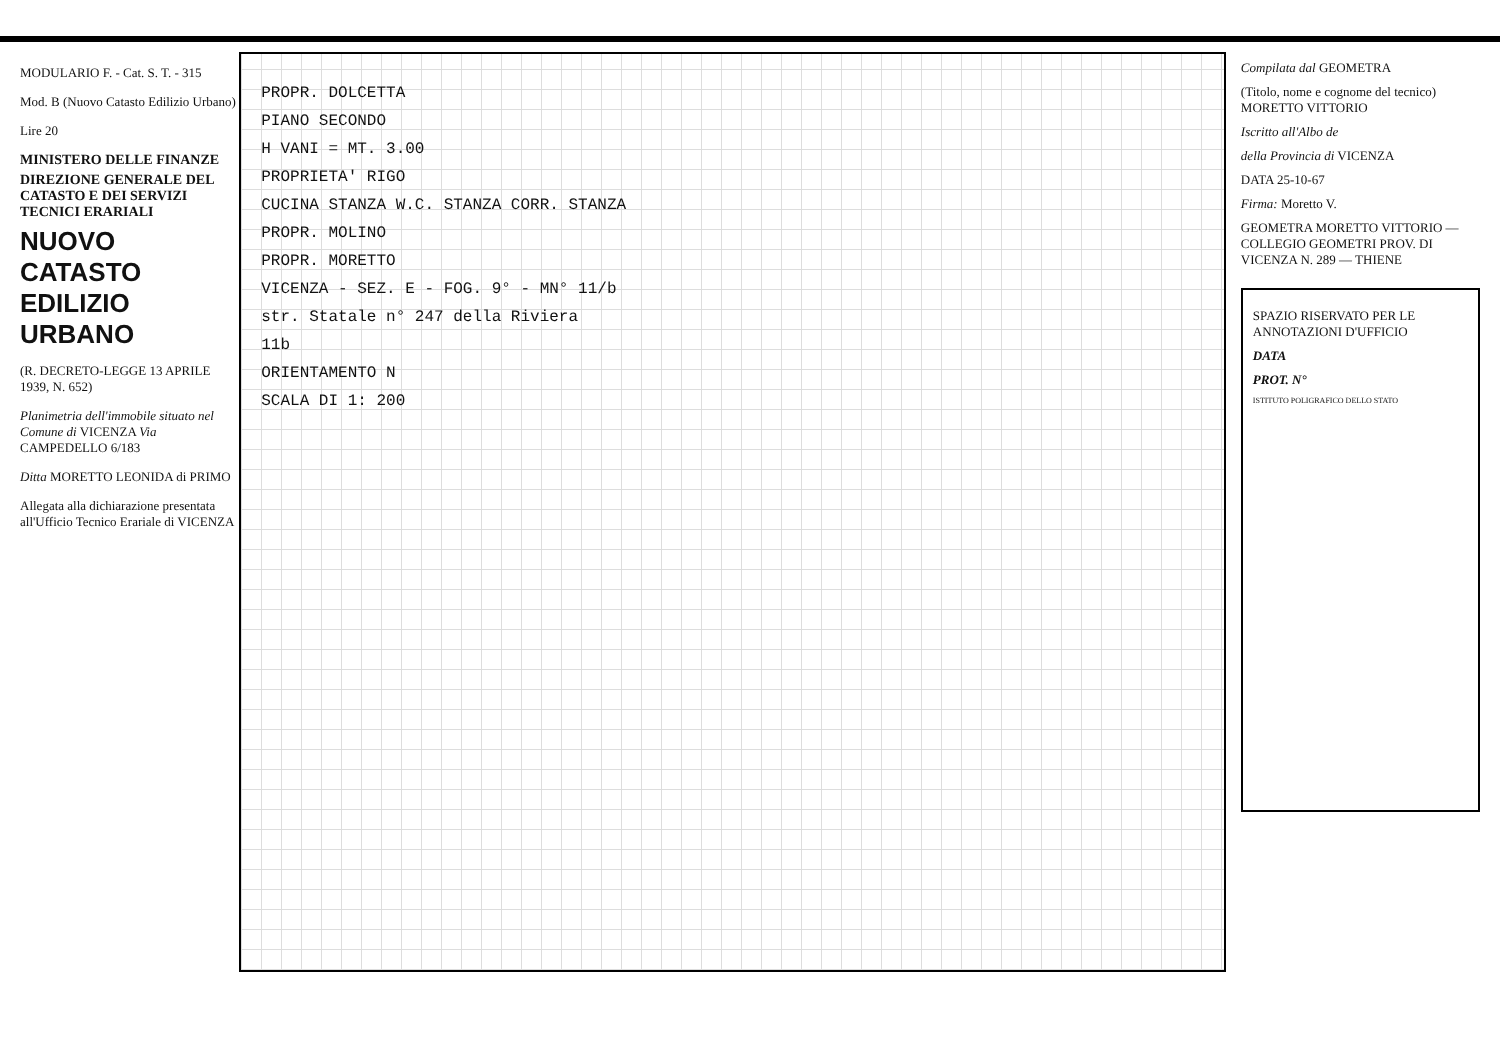MODULARIO F. - Cat. S. T. - 315
Mod. B (Nuovo Catasto Edilizio Urbano)
Lire 20
MINISTERO DELLE FINANZE
DIREZIONE GENERALE DEL CATASTO E DEI SERVIZI TECNICI ERARIALI
NUOVO CATASTO EDILIZIO URBANO
(R. DECRETO-LEGGE 13 APRILE 1939, N. 652)
Planimetria dell'immobile situato nel Comune di VICENZA Via CAMPEDELLO 6/183
Ditta MORETTO LEONIDA di PRIMO
Allegata alla dichiarazione presentata all'Ufficio Tecnico Erariale di VICENZA
PROPR. DOLCETTA
PIANO SECONDO
H VANI = MT. 3.00
PROPRIETA' RIGO
CUCINA STANZA W.C. STANZA CORR. STANZA
PROPR. MOLINO
PROPR. MORETTO
VICENZA - SEZ. E - FOG. 9° - MN° 11/b
str. Statale n° 247 della Riviera
11b
ORIENTAMENTO N
SCALA DI 1: 200
Compilata dal GEOMETRA
(Titolo, nome e cognome del tecnico) MORETTO VITTORIO
Iscritto all'Albo de
della Provincia di VICENZA
DATA 25-10-67
Firma: Moretto V.
GEOMETRA MORETTO VITTORIO — COLLEGIO GEOMETRI PROV. DI VICENZA N. 289 — THIENE
SPAZIO RISERVATO PER LE ANNOTAZIONI D'UFFICIO
DATA
PROT. N°
ISTITUTO POLIGRAFICO DELLO STATO